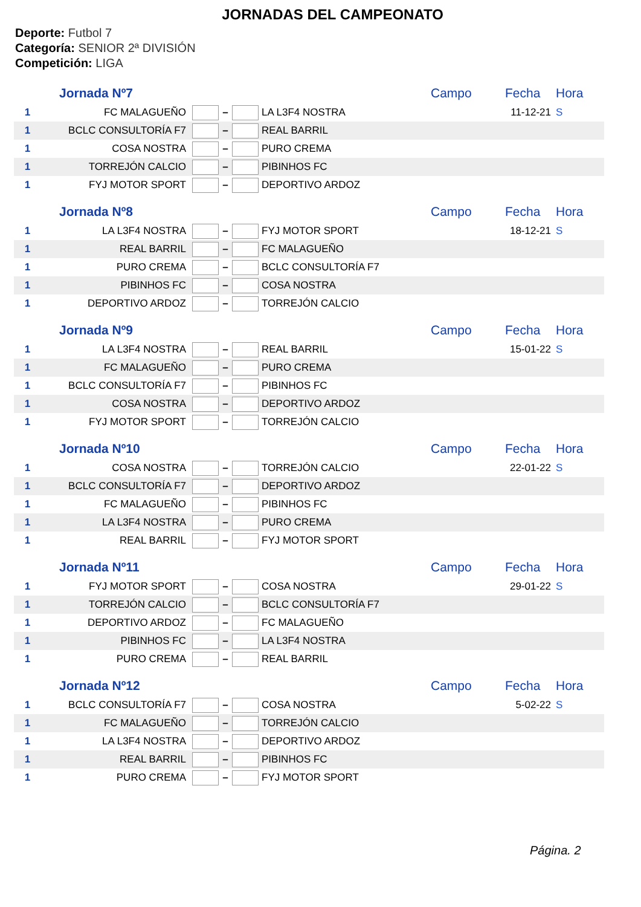JORNADAS DEL CAMPEONATO
Deporte: Futbol 7
Categoría: SENIOR 2ª DIVISIÓN
Competición: LIGA
| Jornada Nº7 | | | | | | Campo | Fecha | Hora |
| 1 | FC MALAGUEÑO | | – | | LA L3F4 NOSTRA | | 11-12-21 | S |
| 1 | BCLC CONSULTORÍA F7 | | – | | REAL BARRIL | | | |
| 1 | COSA NOSTRA | | – | | PURO CREMA | | | |
| 1 | TORREJÓN CALCIO | | – | | PIBINHOS FC | | | |
| 1 | FYJ MOTOR SPORT | | – | | DEPORTIVO ARDOZ | | | |
| Jornada Nº8 | | | | | | Campo | Fecha | Hora |
| 1 | LA L3F4 NOSTRA | | – | | FYJ MOTOR SPORT | | 18-12-21 | S |
| 1 | REAL BARRIL | | – | | FC MALAGUEÑO | | | |
| 1 | PURO CREMA | | – | | BCLC CONSULTORÍA F7 | | | |
| 1 | PIBINHOS FC | | – | | COSA NOSTRA | | | |
| 1 | DEPORTIVO ARDOZ | | – | | TORREJÓN CALCIO | | | |
| Jornada Nº9 | | | | | | Campo | Fecha | Hora |
| 1 | LA L3F4 NOSTRA | | – | | REAL BARRIL | | 15-01-22 | S |
| 1 | FC MALAGUEÑO | | – | | PURO CREMA | | | |
| 1 | BCLC CONSULTORÍA F7 | | – | | PIBINHOS FC | | | |
| 1 | COSA NOSTRA | | – | | DEPORTIVO ARDOZ | | | |
| 1 | FYJ MOTOR SPORT | | – | | TORREJÓN CALCIO | | | |
| Jornada Nº10 | | | | | | Campo | Fecha | Hora |
| 1 | COSA NOSTRA | | – | | TORREJÓN CALCIO | | 22-01-22 | S |
| 1 | BCLC CONSULTORÍA F7 | | – | | DEPORTIVO ARDOZ | | | |
| 1 | FC MALAGUEÑO | | – | | PIBINHOS FC | | | |
| 1 | LA L3F4 NOSTRA | | – | | PURO CREMA | | | |
| 1 | REAL BARRIL | | – | | FYJ MOTOR SPORT | | | |
| Jornada Nº11 | | | | | | Campo | Fecha | Hora |
| 1 | FYJ MOTOR SPORT | | – | | COSA NOSTRA | | 29-01-22 | S |
| 1 | TORREJÓN CALCIO | | – | | BCLC CONSULTORÍA F7 | | | |
| 1 | DEPORTIVO ARDOZ | | – | | FC MALAGUEÑO | | | |
| 1 | PIBINHOS FC | | – | | LA L3F4 NOSTRA | | | |
| 1 | PURO CREMA | | – | | REAL BARRIL | | | |
| Jornada Nº12 | | | | | | Campo | Fecha | Hora |
| 1 | BCLC CONSULTORÍA F7 | | – | | COSA NOSTRA | | 5-02-22 | S |
| 1 | FC MALAGUEÑO | | – | | TORREJÓN CALCIO | | | |
| 1 | LA L3F4 NOSTRA | | – | | DEPORTIVO ARDOZ | | | |
| 1 | REAL BARRIL | | – | | PIBINHOS FC | | | |
| 1 | PURO CREMA | | – | | FYJ MOTOR SPORT | | | |
Página. 2